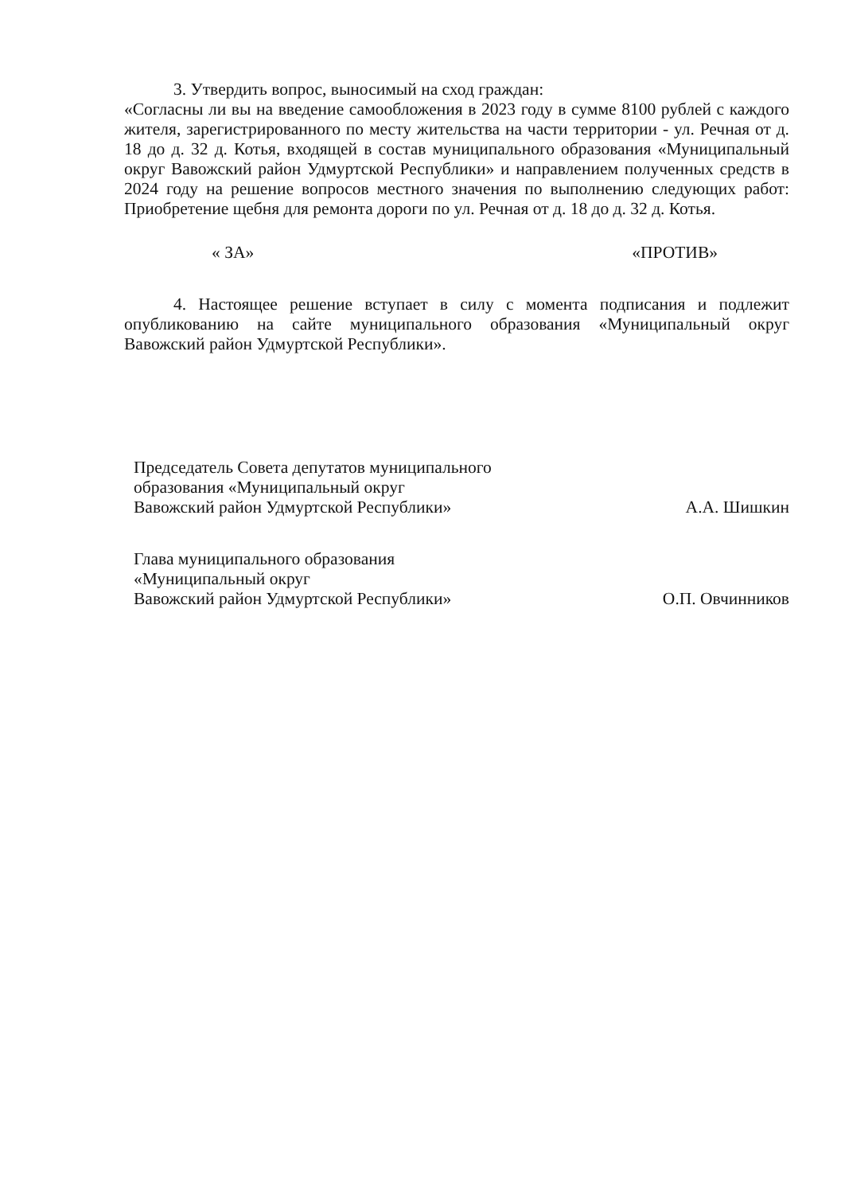3. Утвердить вопрос, выносимый на сход граждан:
«Согласны ли вы на введение самообложения в 2023 году в сумме 8100 рублей с каждого жителя, зарегистрированного по месту жительства на части территории - ул. Речная от д. 18 до д. 32 д. Котья, входящей в состав муниципального образования «Муниципальный округ Вавожский район Удмуртской Республики» и направлением полученных средств в 2024 году на решение вопросов местного значения по выполнению следующих работ: Приобретение щебня для ремонта дороги по ул. Речная от д. 18 до д. 32 д. Котья.
« ЗА» «ПРОТИВ»
4. Настоящее решение вступает в силу с момента подписания и подлежит опубликованию на сайте муниципального образования «Муниципальный округ Вавожский район Удмуртской Республики».
Председатель Совета депутатов муниципального
образования «Муниципальный округ
Вавожский район Удмуртской Республики»
А.А. Шишкин
Глава муниципального образования
«Муниципальный округ
Вавожский район Удмуртской Республики»
О.П. Овчинников